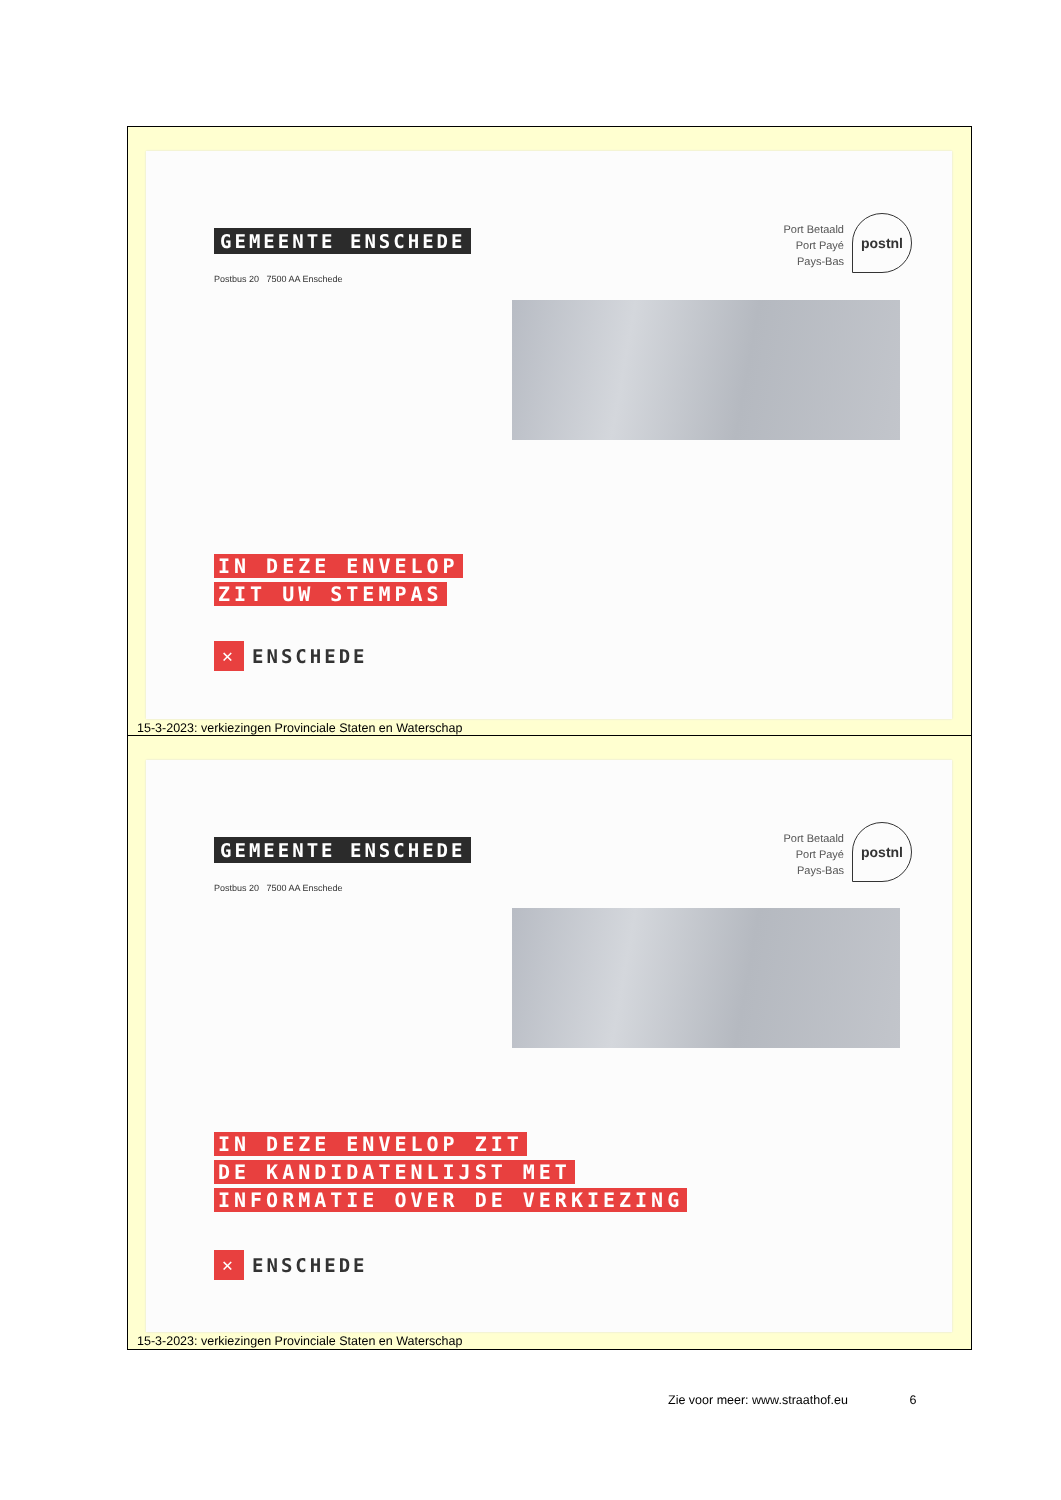GEMEENTE ENSCHEDE
Postbus 20 7500 AA Enschede
Port Betaald
Port Payé
Pays-Bas
postnl
IN DEZE ENVELOP
ZIT UW STEMPAS
✕
ENSCHEDE
15-3-2023: verkiezingen Provinciale Staten en Waterschap
GEMEENTE ENSCHEDE
Postbus 20 7500 AA Enschede
Port Betaald
Port Payé
Pays-Bas
postnl
IN DEZE ENVELOP ZIT
DE KANDIDATENLIJST MET
INFORMATIE OVER DE VERKIEZING
✕
ENSCHEDE
15-3-2023: verkiezingen Provinciale Staten en Waterschap
Zie voor meer: www.straathof.eu 6